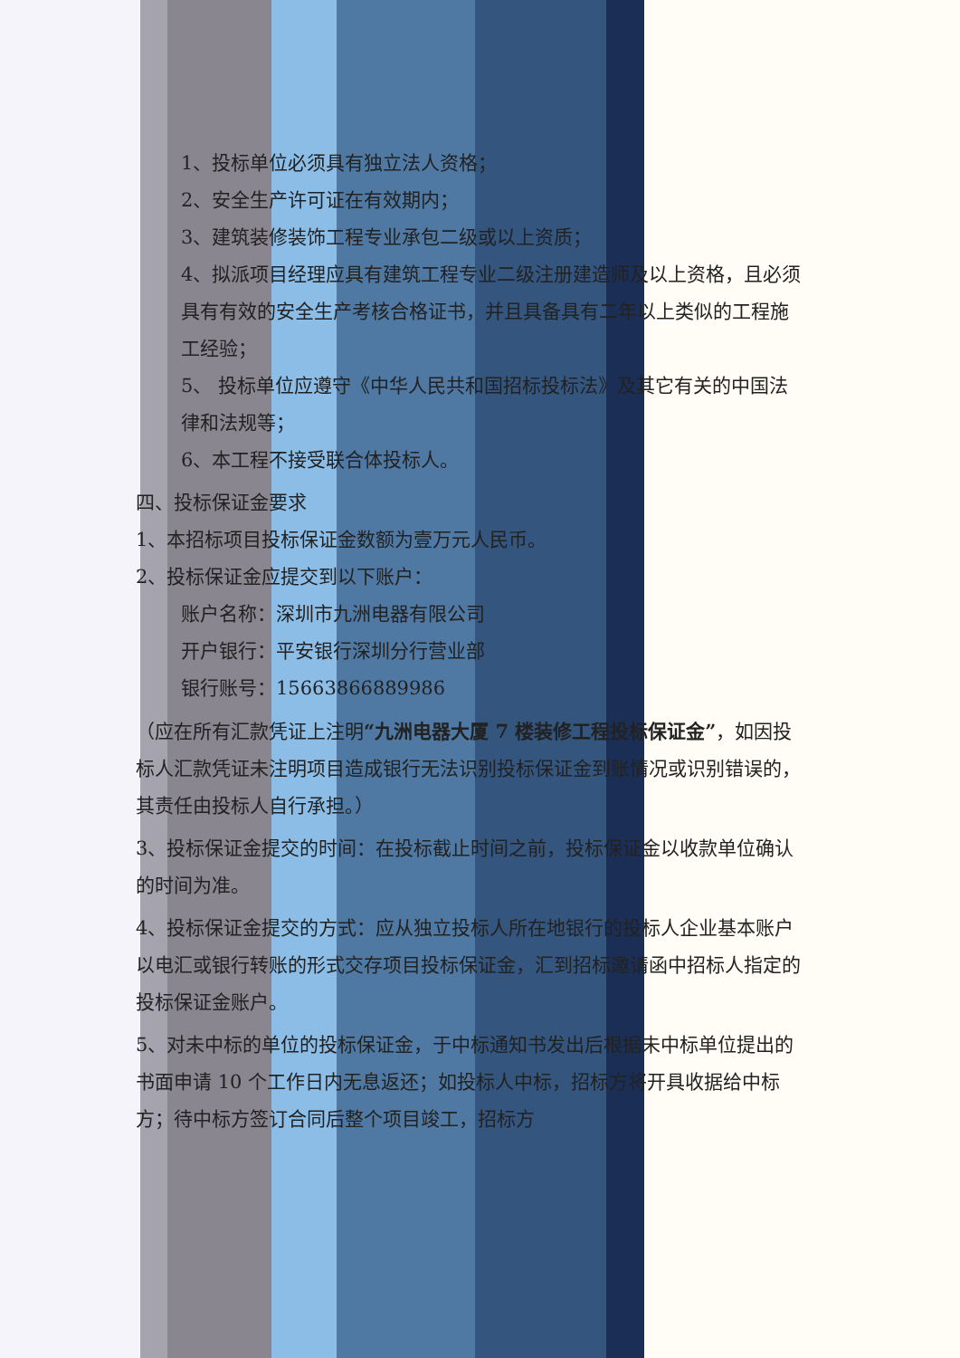1、投标单位必须具有独立法人资格；
2、安全生产许可证在有效期内；
3、建筑装修装饰工程专业承包二级或以上资质；
4、拟派项目经理应具有建筑工程专业二级注册建造师及以上资格，且必须具有有效的安全生产考核合格证书，并且具备具有二年以上类似的工程施工经验；
5、 投标单位应遵守《中华人民共和国招标投标法》及其它有关的中国法律和法规等；
6、本工程不接受联合体投标人。
四、投标保证金要求
1、本招标项目投标保证金数额为壹万元人民币。
2、投标保证金应提交到以下账户：
账户名称：深圳市九洲电器有限公司
开户银行：平安银行深圳分行营业部
银行账号：15663866889986
（应在所有汇款凭证上注明“九洲电器大厦 7 楼装修工程投标保证金”，如因投标人汇款凭证未注明项目造成银行无法识别投标保证金到账情况或识别错误的，其责任由投标人自行承担。）
3、投标保证金提交的时间：在投标截止时间之前，投标保证金以收款单位确认的时间为准。
4、投标保证金提交的方式：应从独立投标人所在地银行的投标人企业基本账户以电汇或银行转账的形式交存项目投标保证金，汇到招标邀请函中招标人指定的投标保证金账户。
5、对未中标的单位的投标保证金，于中标通知书发出后根据未中标单位提出的书面申请 10 个工作日内无息返还；如投标人中标，招标方将开具收据给中标方；待中标方签订合同后整个项目竣工，招标方